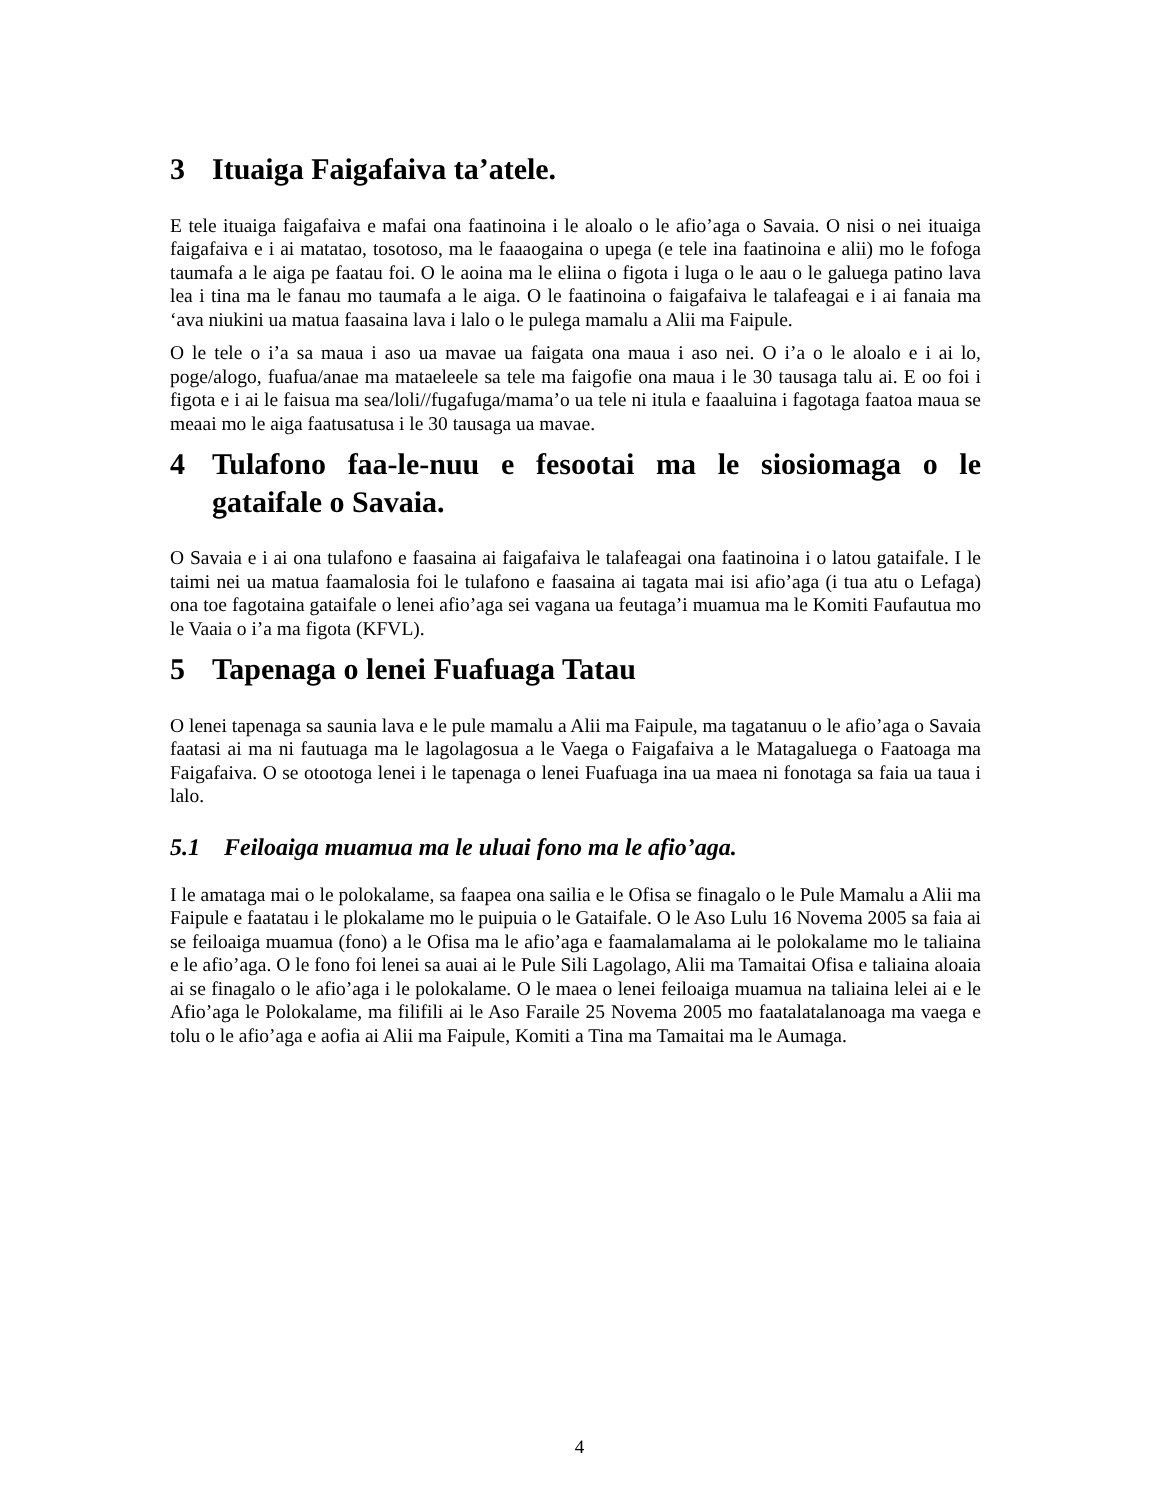3 Ituaiga Faigafaiva ta’atele.
E tele ituaiga faigafaiva e mafai ona faatinoina i le aloalo o le afio’aga o Savaia. O nisi o nei ituaiga faigafaiva e i ai matatao, tosotoso, ma le faaaogaina o upega (e tele ina faatinoina e alii) mo le fofoga taumafa a le aiga pe faatau foi. O le aoina ma le eliina o figota i luga o le aau o le galuega patino lava lea i tina ma le fanau mo taumafa a le aiga. O le faatinoina o faigafaiva le talafeagai e i ai fanaia ma ‘ava niukini ua matua faasaina lava i lalo o le pulega mamalu a Alii ma Faipule.
O le tele o i’a sa maua i aso ua mavae ua faigata ona maua i aso nei. O i’a o le aloalo e i ai lo, poge/alogo, fuafua/anae ma mataeleele sa tele ma faigofie ona maua i le 30 tausaga talu ai. E oo foi i figota e i ai le faisua ma sea/loli//fugafuga/mama’o ua tele ni itula e faaaluina i fagotaga faatoa maua se meaai mo le aiga faatusatusa i le 30 tausaga ua mavae.
4 Tulafono faa-le-nuu e fesootai ma le siosiomaga o le gataifale o Savaia.
O Savaia e i ai ona tulafono e faasaina ai faigafaiva le talafeagai ona faatinoina i o latou gataifale. I le taimi nei ua matua faamalosia foi le tulafono e faasaina ai tagata mai isi afio’aga (i tua atu o Lefaga) ona toe fagotaina gataifale o lenei afio’aga sei vagana ua feutaga’i muamua ma le Komiti Faufautua mo le Vaaia o i’a ma figota (KFVL).
5 Tapenaga o lenei Fuafuaga Tatau
O lenei tapenaga sa saunia lava e le pule mamalu a Alii ma Faipule, ma tagatanuu o le afio’aga o Savaia faatasi ai ma ni fautuaga ma le lagolagosua a le Vaega o Faigafaiva a le Matagaluega o Faatoaga ma Faigafaiva. O se otootoga lenei i le tapenaga o lenei Fuafuaga ina ua maea ni fonotaga sa faia ua taua i lalo.
5.1 Feiloaiga muamua ma le uluai fono ma le afio’aga.
I le amataga mai o le polokalame, sa faapea ona sailia e le Ofisa se finagalo o le Pule Mamalu a Alii ma Faipule e faatatau i le plokalame mo le puipuia o le Gataifale. O le Aso Lulu 16 Novema 2005 sa faia ai se feiloaiga muamua (fono) a le Ofisa ma le afio’aga e faamalamalama ai le polokalame mo le taliaina e le afio’aga. O le fono foi lenei sa auai ai le Pule Sili Lagolago, Alii ma Tamaitai Ofisa e taliaina aloaia ai se finagalo o le afio’aga i le polokalame. O le maea o lenei feiloaiga muamua na taliaina lelei ai e le Afio’aga le Polokalame, ma filifili ai le Aso Faraile 25 Novema 2005 mo faatalatalanoaga ma vaega e tolu o le afio’aga e aofia ai Alii ma Faipule, Komiti a Tina ma Tamaitai ma le Aumaga.
4